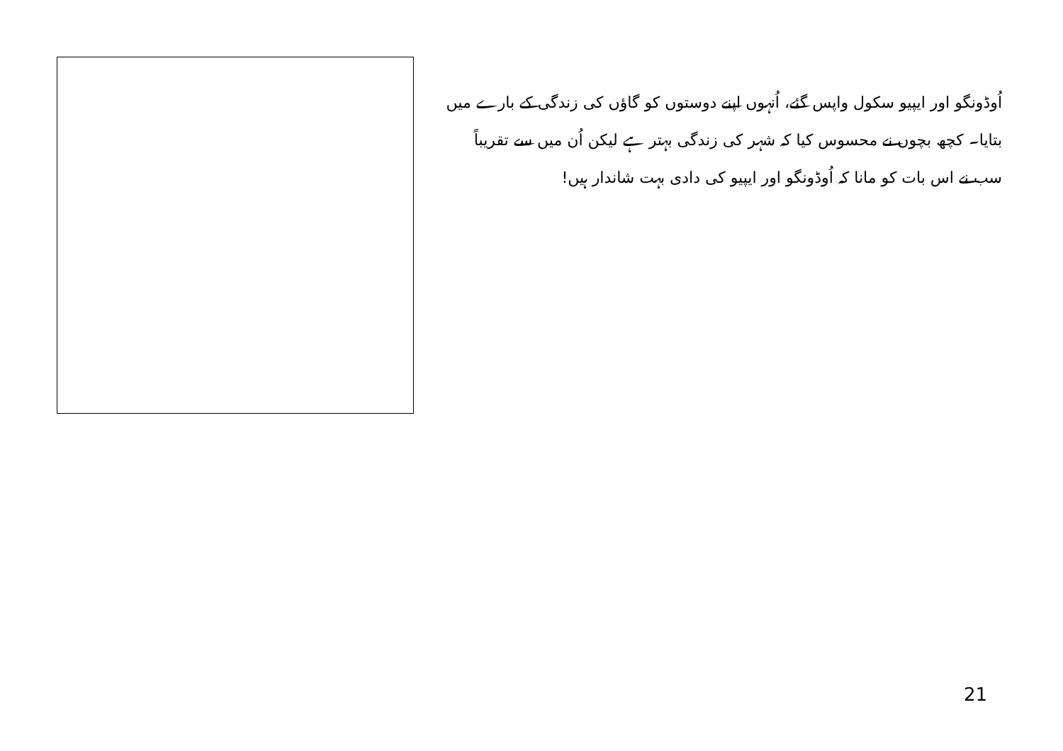اُوڈونگو اور ایپیو سکول واپس گئے، اُنہوں اپنے دوستوں کو گاؤں کی زندگی کے بارے میں بتایا۔ کچھ بچوں نے محسوس کیا کہ شہر کی زندگی بہتر ہے لیکن اُن میں سے تقریباً سب نے اس بات کو مانا کہ اُوڈونگو اور ایپیو کی دادی بہت شاندار ہیں!
21